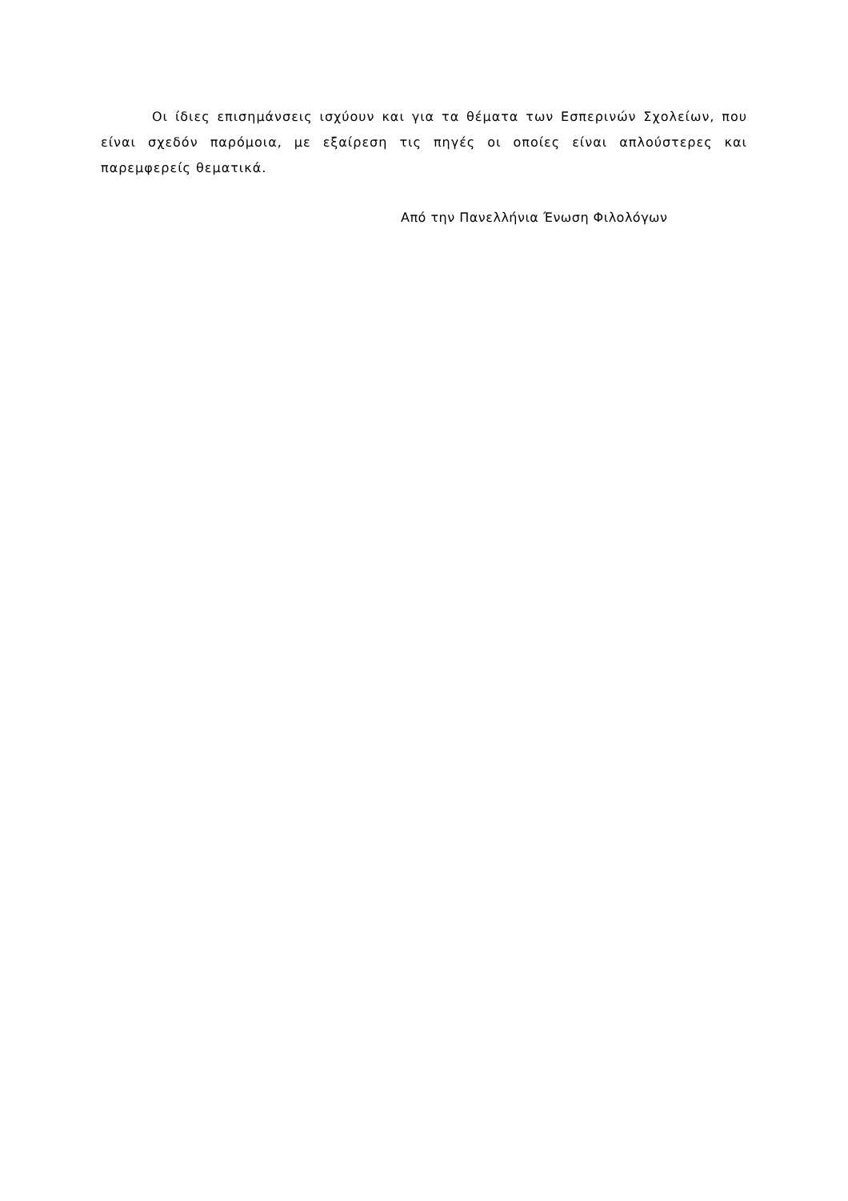Οι ίδιες επισημάνσεις ισχύουν και για τα θέματα των Εσπερινών Σχολείων, που είναι σχεδόν παρόμοια, με εξαίρεση τις πηγές οι οποίες είναι απλούστερες και παρεμφερείς θεματικά.
Από την Πανελλήνια Ένωση Φιλολόγων